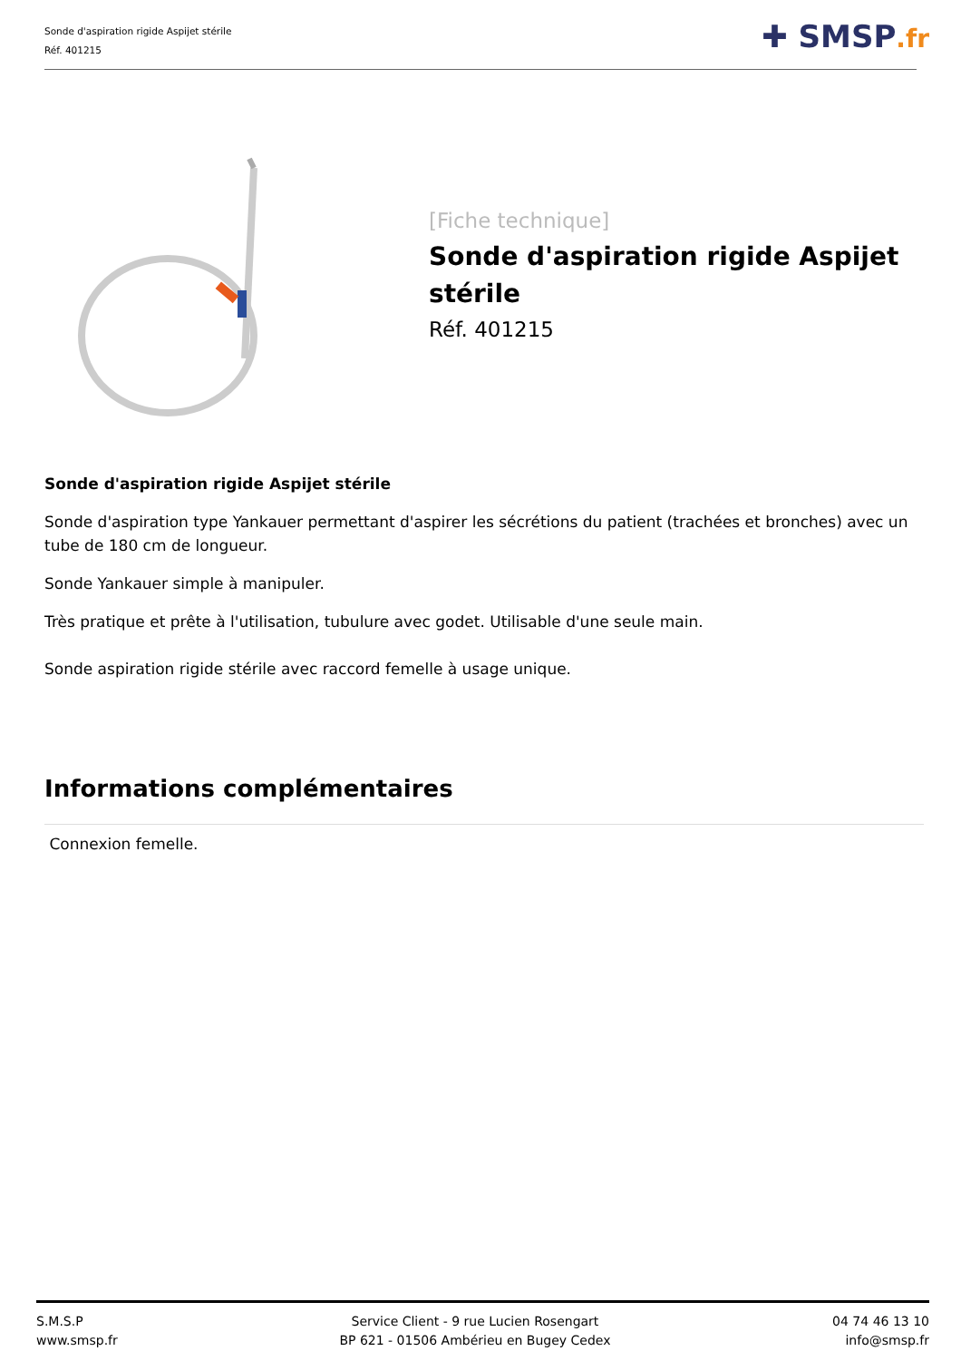Sonde d'aspiration rigide Aspijet stérile
Réf. 401215
✚ SMSP.fr
[Fiche technique]
Sonde d'aspiration rigide Aspijet stérile
Réf. 401215
Sonde d'aspiration rigide Aspijet stérile
Sonde d'aspiration type Yankauer permettant d'aspirer les sécrétions du patient (trachées et bronches) avec un tube de 180 cm de longueur.
Sonde Yankauer simple à manipuler.
Très pratique et prête à l'utilisation, tubulure avec godet. Utilisable d'une seule main.
Sonde aspiration rigide stérile avec raccord femelle à usage unique.
Informations complémentaires
Connexion femelle.
S.M.S.P
www.smsp.fr
Service Client - 9 rue Lucien Rosengart
BP 621 - 01506 Ambérieu en Bugey Cedex
04 74 46 13 10
info@smsp.fr